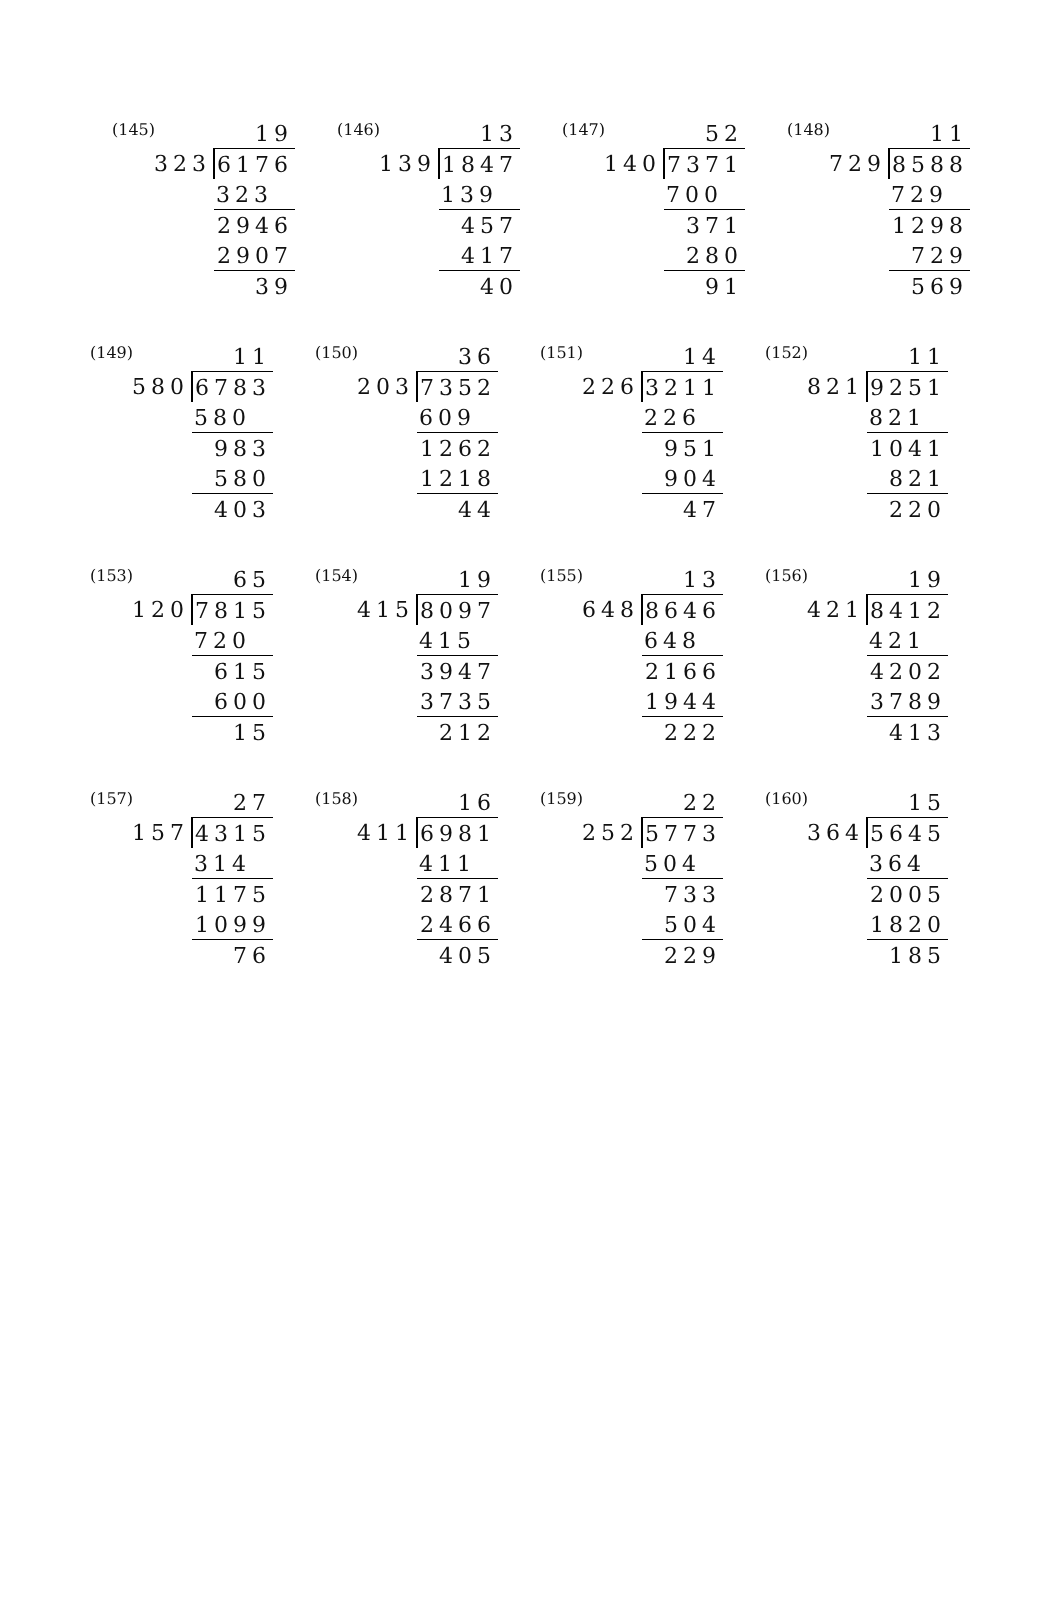(145)
| | 19 |
| 323 | 6176 |
| | 323 |
| | 2946 |
| | 2907 |
| | 39 |
(146)
| | 13 |
| 139 | 1847 |
| | 139 |
| | 457 |
| | 417 |
| | 40 |
(147)
| | 52 |
| 140 | 7371 |
| | 700 |
| | 371 |
| | 280 |
| | 91 |
(148)
| | 11 |
| 729 | 8588 |
| | 729 |
| | 1298 |
| | 729 |
| | 569 |
(149)
| | 11 |
| 580 | 6783 |
| | 580 |
| | 983 |
| | 580 |
| | 403 |
(150)
| | 36 |
| 203 | 7352 |
| | 609 |
| | 1262 |
| | 1218 |
| | 44 |
(151)
| | 14 |
| 226 | 3211 |
| | 226 |
| | 951 |
| | 904 |
| | 47 |
(152)
| | 11 |
| 821 | 9251 |
| | 821 |
| | 1041 |
| | 821 |
| | 220 |
(153)
| | 65 |
| 120 | 7815 |
| | 720 |
| | 615 |
| | 600 |
| | 15 |
(154)
| | 19 |
| 415 | 8097 |
| | 415 |
| | 3947 |
| | 3735 |
| | 212 |
(155)
| | 13 |
| 648 | 8646 |
| | 648 |
| | 2166 |
| | 1944 |
| | 222 |
(156)
| | 19 |
| 421 | 8412 |
| | 421 |
| | 4202 |
| | 3789 |
| | 413 |
(157)
| | 27 |
| 157 | 4315 |
| | 314 |
| | 1175 |
| | 1099 |
| | 76 |
(158)
| | 16 |
| 411 | 6981 |
| | 411 |
| | 2871 |
| | 2466 |
| | 405 |
(159)
| | 22 |
| 252 | 5773 |
| | 504 |
| | 733 |
| | 504 |
| | 229 |
(160)
| | 15 |
| 364 | 5645 |
| | 364 |
| | 2005 |
| | 1820 |
| | 185 |